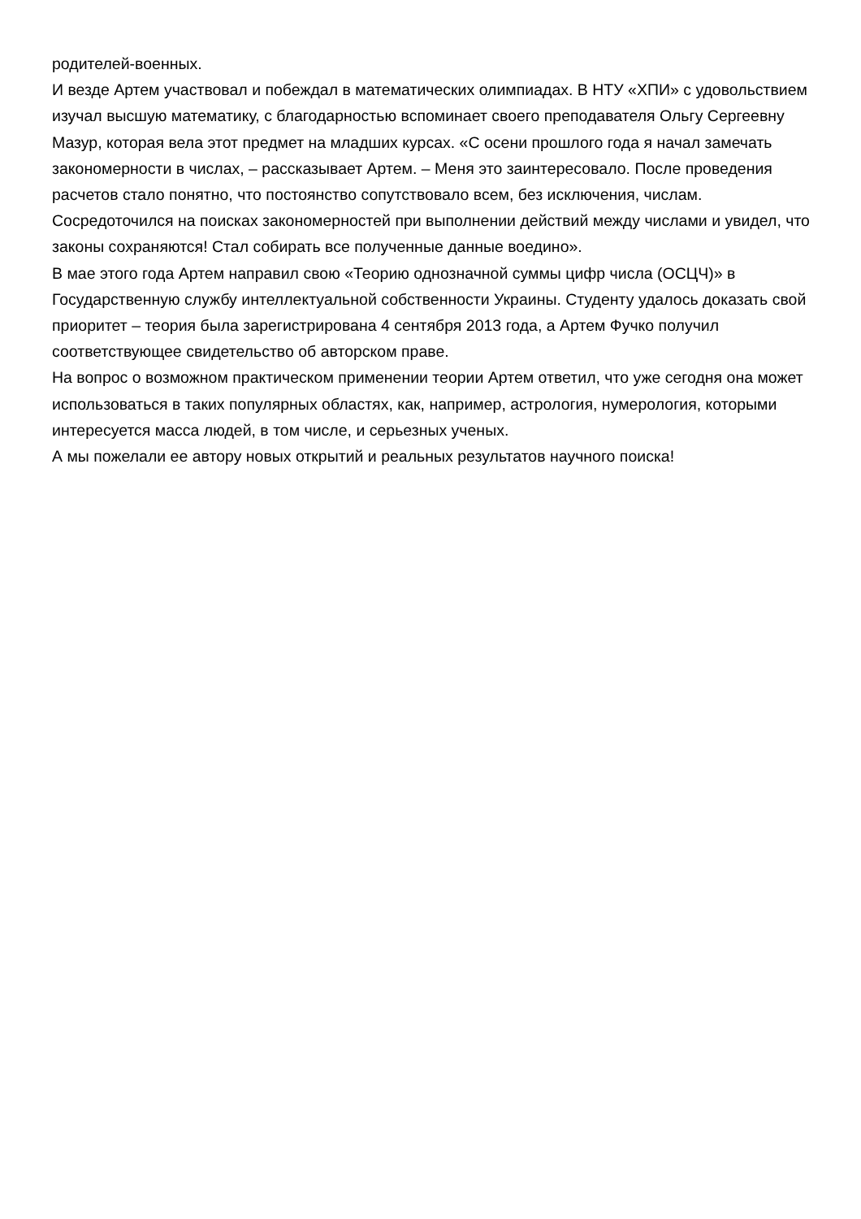родителей-военных.
И везде Артем участвовал и побеждал в математических олимпиадах. В НТУ «ХПИ» с удовольствием изучал высшую математику, с благодарностью вспоминает своего преподавателя Ольгу Сергеевну Мазур, которая вела этот предмет на младших курсах. «С осени прошлого года я начал замечать закономерности в числах, – рассказывает Артем. – Меня это заинтересовало. После проведения расчетов стало понятно, что постоянство сопутствовало всем, без исключения, числам. Сосредоточился на поисках закономерностей при выполнении действий между числами и увидел, что законы сохраняются! Стал собирать все полученные данные воедино».
В мае этого года Артем направил свою «Теорию однозначной суммы цифр числа (ОСЦЧ)» в Государственную службу интеллектуальной собственности Украины. Студенту удалось доказать свой приоритет – теория была зарегистрирована 4 сентября 2013 года, а Артем Фучко получил соответствующее свидетельство об авторском праве.
На вопрос о возможном практическом применении теории Артем ответил, что уже сегодня она может использоваться в таких популярных областях, как, например, астрология, нумерология, которыми интересуется масса людей, в том числе, и серьезных ученых.
А мы пожелали ее автору новых открытий и реальных результатов научного поиска!